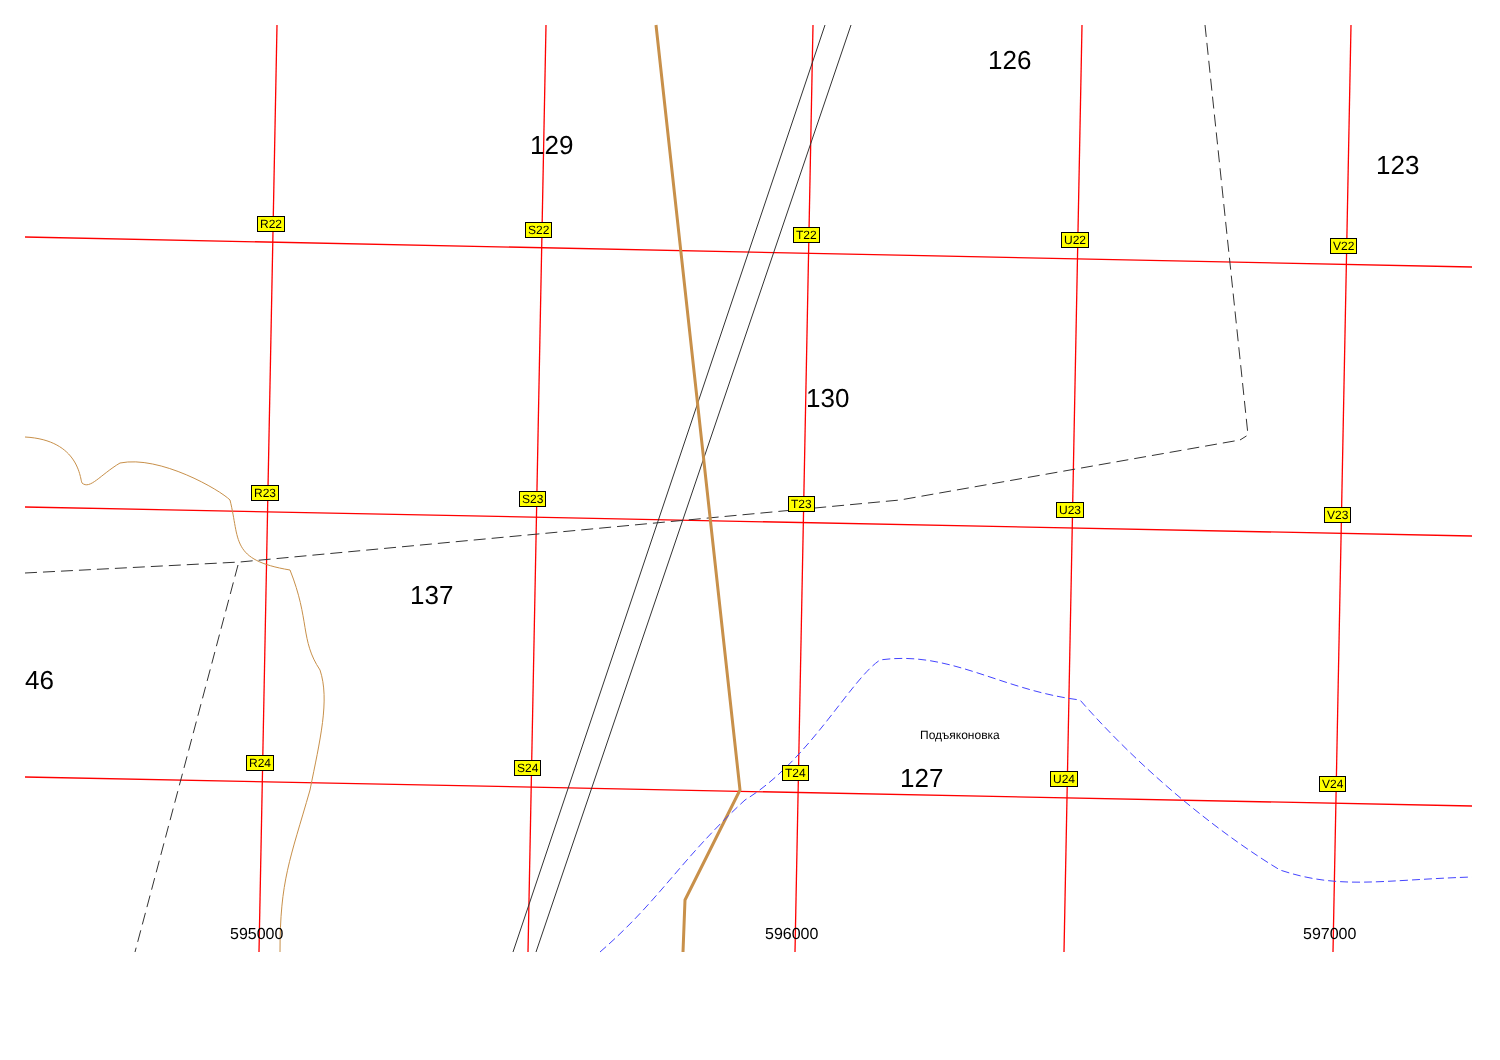129
126
123
130
137
46
Подъяконовка
127
595000 596000 597000
R22 S22 T22 U22 V22
R23 S23 T23 U23 V23
R24 S24 T24 U24 V24